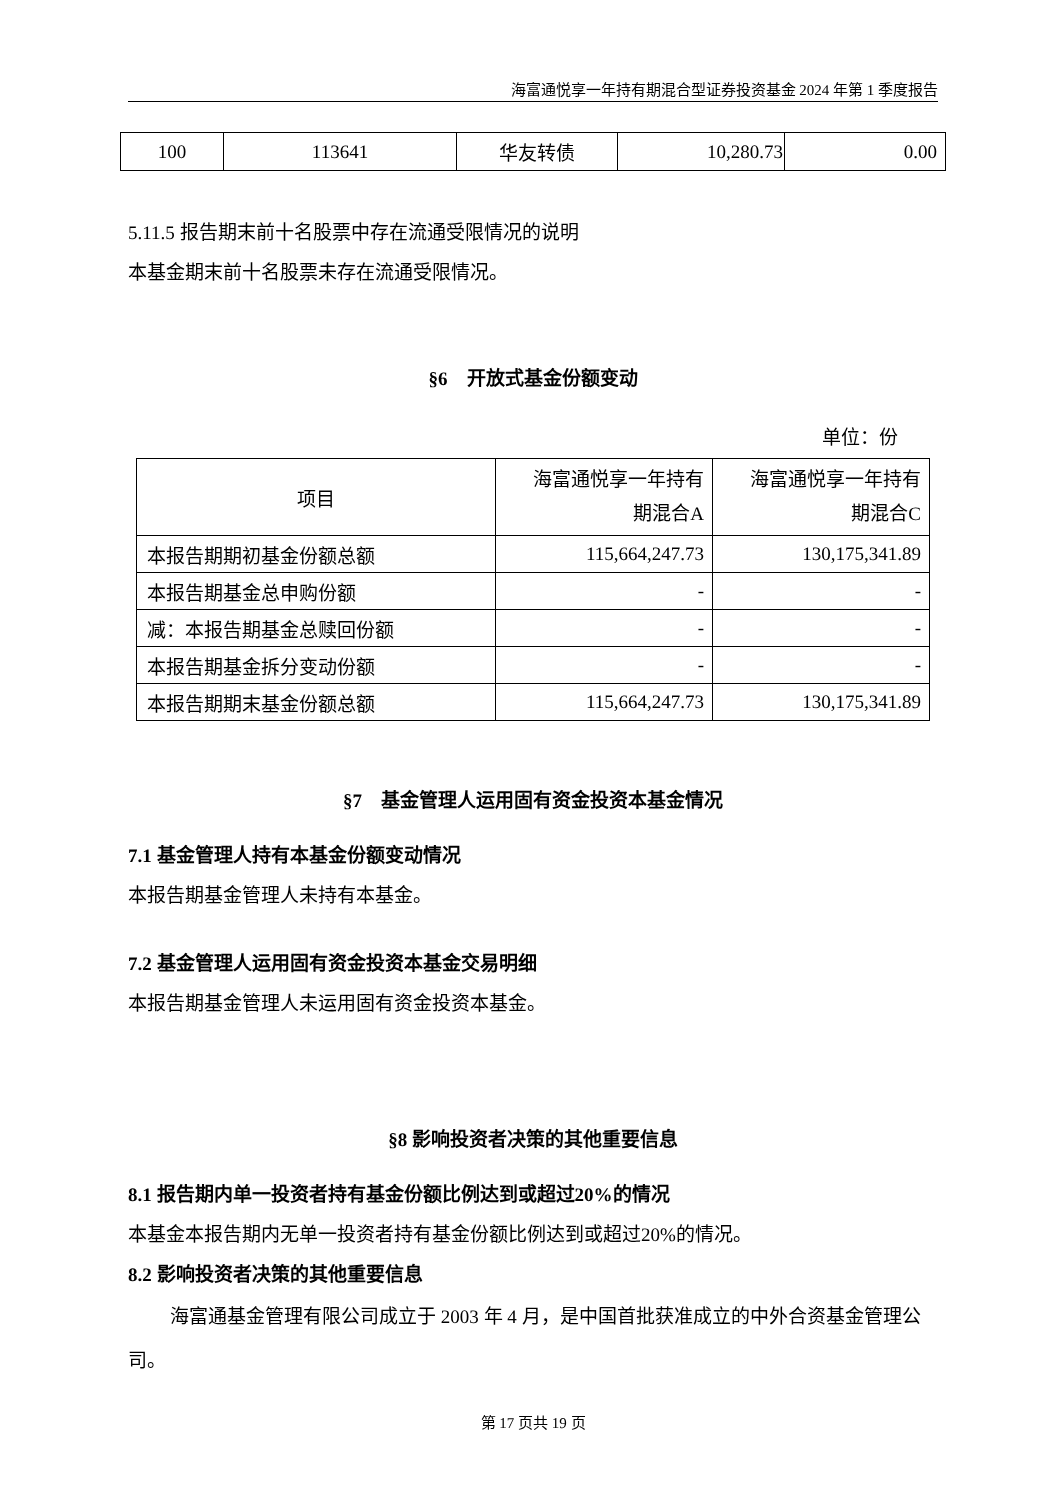海富通悦享一年持有期混合型证券投资基金 2024 年第 1 季度报告
| 100 | 113641 | 华友转债 | 10,280.73 | 0.00 |
5.11.5 报告期末前十名股票中存在流通受限情况的说明
本基金期末前十名股票未存在流通受限情况。
§6　开放式基金份额变动
单位：份
| 项目 | 海富通悦享一年持有 期混合A | 海富通悦享一年持有 期混合C |
| 本报告期期初基金份额总额 | 115,664,247.73 | 130,175,341.89 |
| 本报告期基金总申购份额 | - | - |
| 减：本报告期基金总赎回份额 | - | - |
| 本报告期基金拆分变动份额 | - | - |
| 本报告期期末基金份额总额 | 115,664,247.73 | 130,175,341.89 |
§7　基金管理人运用固有资金投资本基金情况
7.1 基金管理人持有本基金份额变动情况
本报告期基金管理人未持有本基金。
7.2 基金管理人运用固有资金投资本基金交易明细
本报告期基金管理人未运用固有资金投资本基金。
§8 影响投资者决策的其他重要信息
8.1 报告期内单一投资者持有基金份额比例达到或超过20%的情况
本基金本报告期内无单一投资者持有基金份额比例达到或超过20%的情况。
8.2 影响投资者决策的其他重要信息
海富通基金管理有限公司成立于 2003 年 4 月，是中国首批获准成立的中外合资基金管理公司。
第 17 页共 19 页